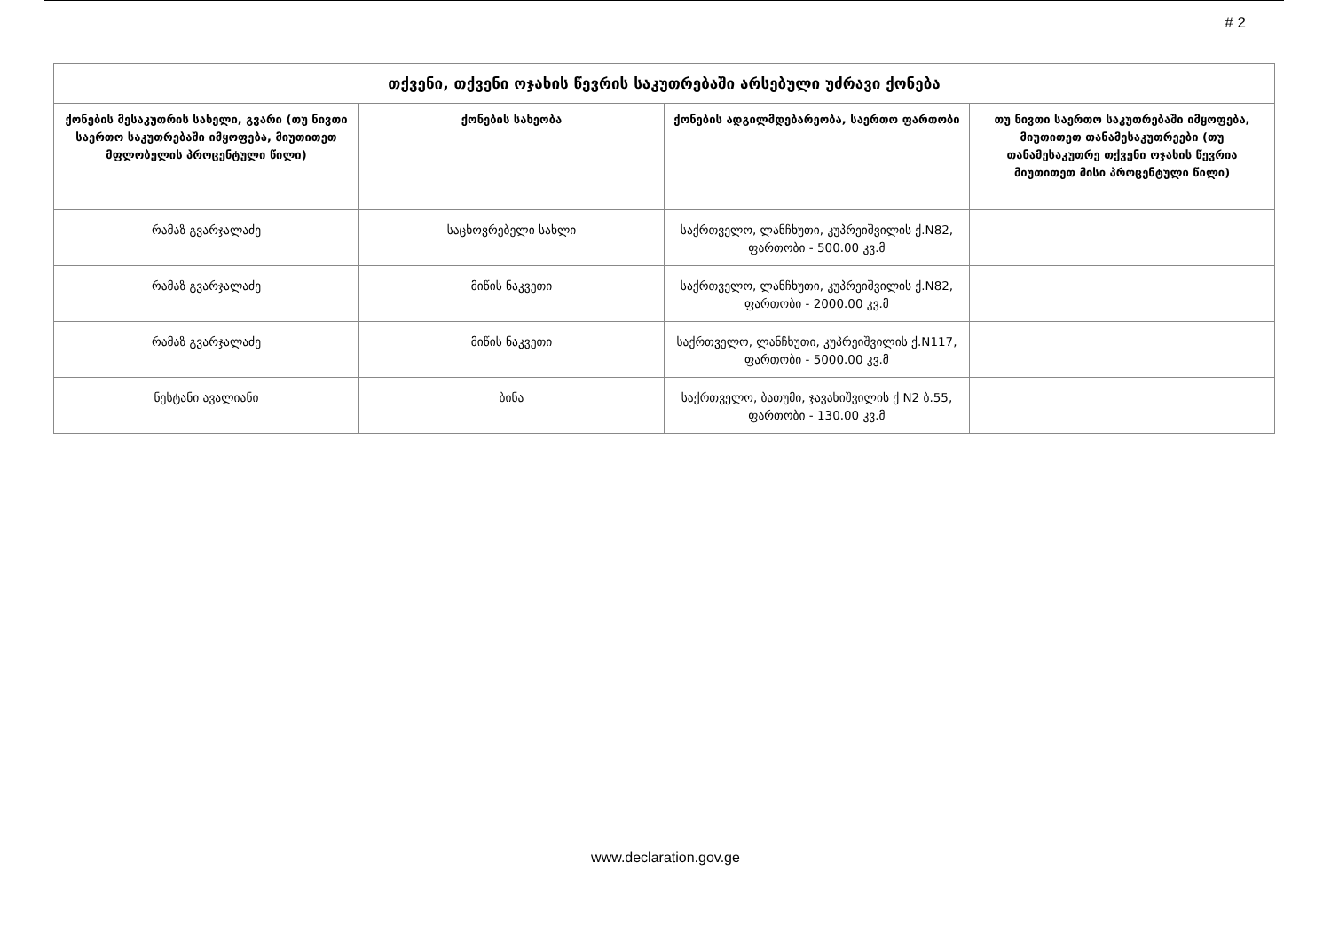# 2
| თქვენი, თქვენი ოჯახის წევრის საკუთრებაში არსებული უძრავი ქონება | | | |
| --- | --- | --- | --- |
| ქონების მესაკუთრის სახელი, გვარი (თუ ნივთი საერთო საკუთრებაში იმყოფება, მიუთითეთ მფლობელის პროცენტული წილი) | ქონების სახეობა | ქონების ადგილმდებარეობა, საერთო ფართობი | თუ ნივთი საერთო საკუთრებაში იმყოფება, მიუთითეთ თანამესაკუთრეები (თუ თანამესაკუთრე თქვენი ოჯახის წევრია მიუთითეთ მისი პროცენტული წილი) |
| რამაზ გვარჯალაძე | საცხოვრებელი სახლი | საქრთველო, ლანჩხუთი, კუპრეიშვილის ქ.N82, ფართობი - 500.00 კვ.მ | |
| რამაზ გვარჯალაძე | მიწის ნაკვეთი | საქრთველო, ლანჩხუთი, კუპრეიშვილის ქ.N82, ფართობი - 2000.00 კვ.მ | |
| რამაზ გვარჯალაძე | მიწის ნაკვეთი | საქრთველო, ლანჩხუთი, კუპრეიშვილის ქ.N117, ფართობი - 5000.00 კვ.მ | |
| ნესტანი ავალიანი | ბინა | საქრთველო, ბათუმი, ჯავახიშვილის ქ N2 ბ.55, ფართობი - 130.00 კვ.მ | |
www.declaration.gov.ge